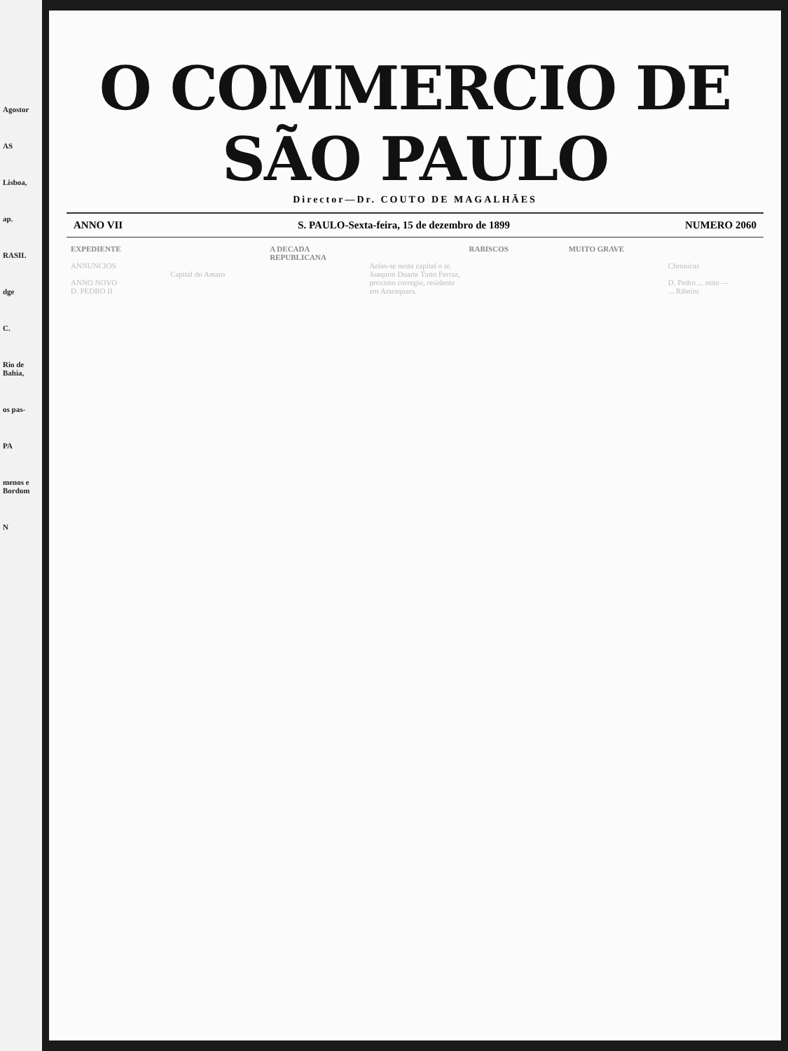Agostor
AS
Lisboa,
ap.
RASIL
dge
C.
Rio de Bahia,
os pas-
PA
menos e Bordom
N
O COMMERCIO DE SÃO PAULO
Director—Dr. COUTO DE MAGALHÃES
ANNO VII S. PAULO-Sexta-feira, 15 de dezembro de 1899 NUMERO 2060
EXPEDIENTE
ANNUNCIOS
ANNO NOVO
D. PEDRO II
Capital do Amaro A DECADA REPUBLICANA
Aelas-se nesta capital o sr. Joaquim Duarte Tinto Ferraz, proximo corregio, residente em Araraquara.
RABISCOS MUITO GRAVE
Chronicas
D. Pedro ... mito —
... Ribeiro